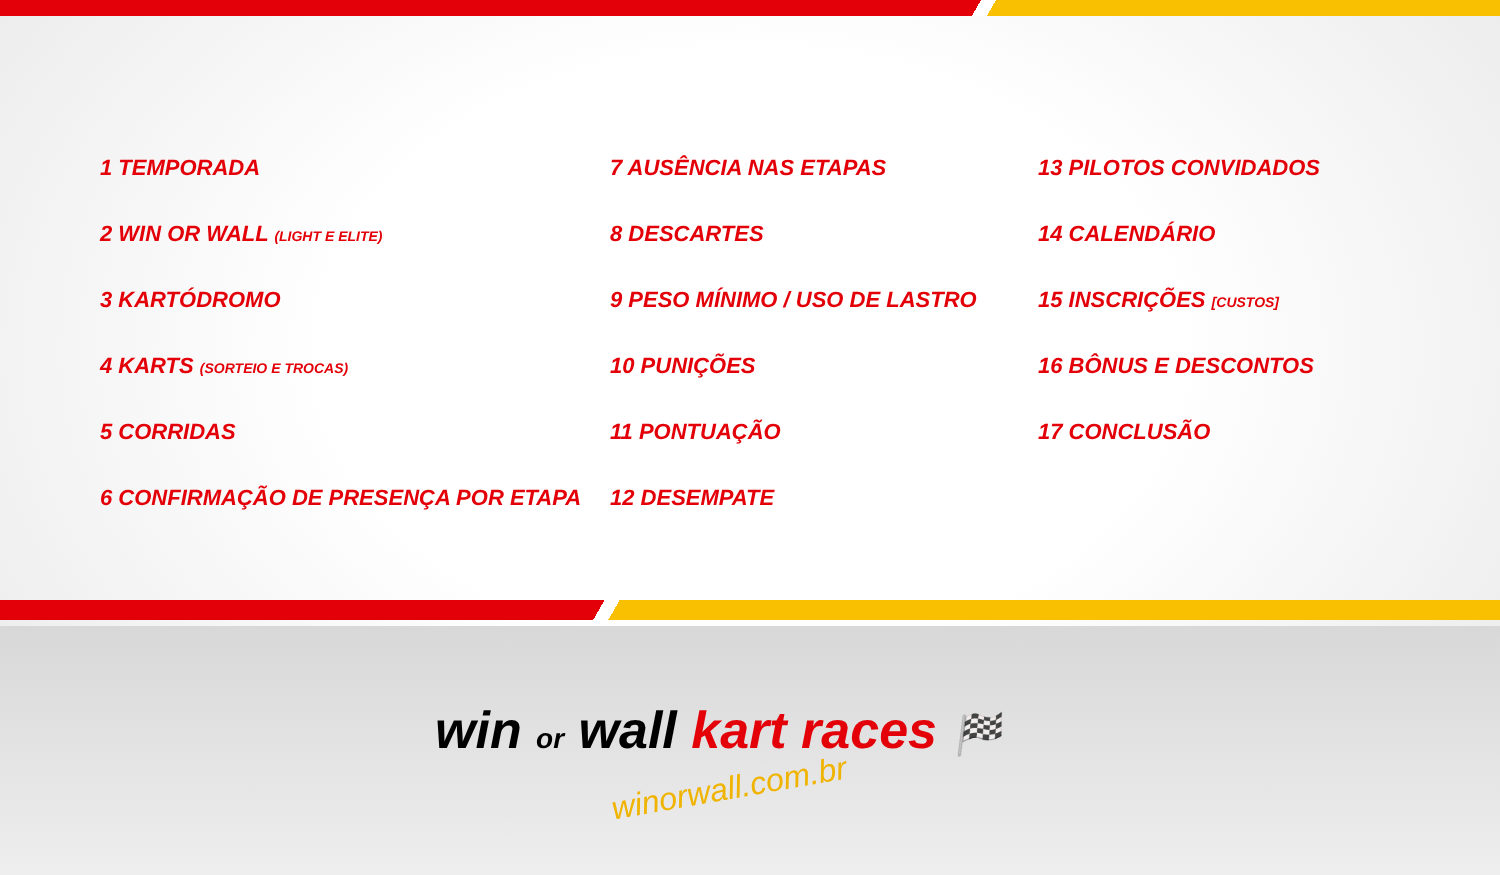1 TEMPORADA
2 WIN OR WALL (LIGHT E ELITE)
3 KARTÓDROMO
4 KARTS (SORTEIO E TROCAS)
5 CORRIDAS
6 CONFIRMAÇÃO DE PRESENÇA POR ETAPA
7 AUSÊNCIA NAS ETAPAS
8 DESCARTES
9 PESO MÍNIMO / USO DE LASTRO
10 PUNIÇÕES
11 PONTUAÇÃO
12 DESEMPATE
13 PILOTOS CONVIDADOS
14 CALENDÁRIO
15 INSCRIÇÕES [CUSTOS]
16 BÔNUS E DESCONTOS
17 CONCLUSÃO
win or wall kart races 🏁
winorwall.com.br